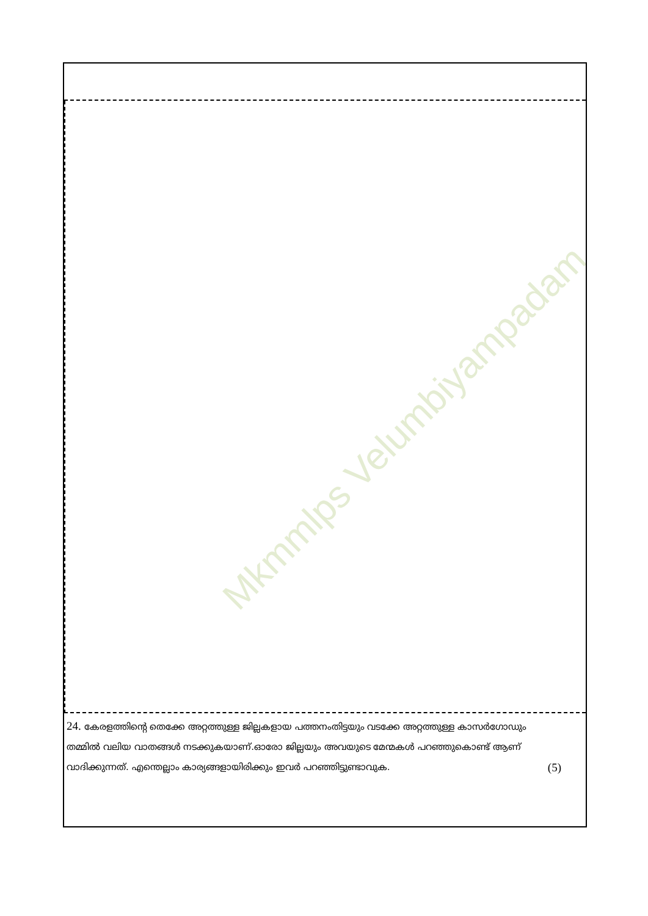Mkmmlps Velumbiyampadam
24. കേരളത്തിന്റെ തെക്കേ അറ്റത്തുള്ള ജില്ലകളായ പത്തനംതിട്ടയും വടക്കേ അറ്റത്തുള്ള കാസർഗോഡും തമ്മിൽ വലിയ വാതങ്ങൾ നടക്കുകയാണ്.ഓരോ ജില്ലയും അവയുടെ മേന്മകൾ പറഞ്ഞുകൊണ്ട് ആണ് വാദിക്കുന്നത്. എന്തെല്ലാം കാര്യങ്ങളായിരിക്കും ഇവർ പറഞ്ഞിട്ടുണ്ടാവുക. (5)